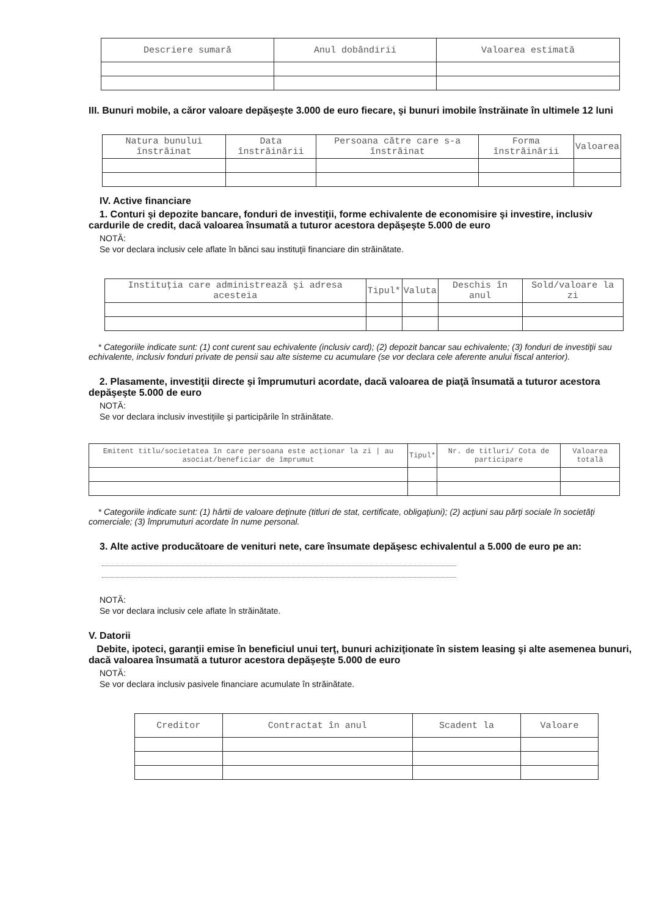| Descriere sumară | Anul dobândirii | Valoarea estimată |
| --- | --- | --- |
III. Bunuri mobile, a căror valoare depăşeşte 3.000 de euro fiecare, şi bunuri imobile înstrăinate în ultimele 12 luni
| Natura bunului înstrăinat | Data înstrăinării | Persoana către care s-a înstrăinat | Forma înstrăinării | Valoarea |
| --- | --- | --- | --- | --- |
IV. Active financiare
1. Conturi şi depozite bancare, fonduri de investiţii, forme echivalente de economisire şi investire, inclusiv cardurile de credit, dacă valoarea însumată a tuturor acestora depăşeşte 5.000 de euro
NOTĂ:
Se vor declara inclusiv cele aflate în bănci sau instituţii financiare din străinătate.
| Instituţia care administrează şi adresa acesteia | Tipul* | Valuta | Deschis în anul | Sold/valoare la zi |
| --- | --- | --- | --- | --- |
* Categoriile indicate sunt: (1) cont curent sau echivalente (inclusiv card); (2) depozit bancar sau echivalente; (3) fonduri de investiţii sau echivalente, inclusiv fonduri private de pensii sau alte sisteme cu acumulare (se vor declara cele aferente anului fiscal anterior).
2. Plasamente, investiţii directe şi împrumuturi acordate, dacă valoarea de piaţă însumată a tuturor acestora depăşeşte 5.000 de euro
NOTĂ:
Se vor declara inclusiv investiţiile şi participările în străinătate.
| Emitent titlu/societatea în care persoana este acţionar la zi / au asociat/beneficiar de împrumut | Tipul* | Nr. de titluri/ Cota de participare | Valoarea totală |
| --- | --- | --- | --- |
* Categoriile indicate sunt: (1) hârtii de valoare deţinute (titluri de stat, certificate, obligaţiuni); (2) acţiuni sau părţi sociale în societăţi comerciale; (3) împrumuturi acordate în nume personal.
3. Alte active producătoare de venituri nete, care însumate depăşesc echivalentul a 5.000 de euro pe an:
NOTĂ:
Se vor declara inclusiv cele aflate în străinătate.
V. Datorii
Debite, ipoteci, garanţii emise în beneficiul unui terţ, bunuri achiziţionate în sistem leasing şi alte asemenea bunuri, dacă valoarea însumată a tuturor acestora depăşeşte 5.000 de euro
NOTĂ:
Se vor declara inclusiv pasivele financiare acumulate în străinătate.
| Creditor | Contractat în anul | Scadent la | Valoare |
| --- | --- | --- | --- |